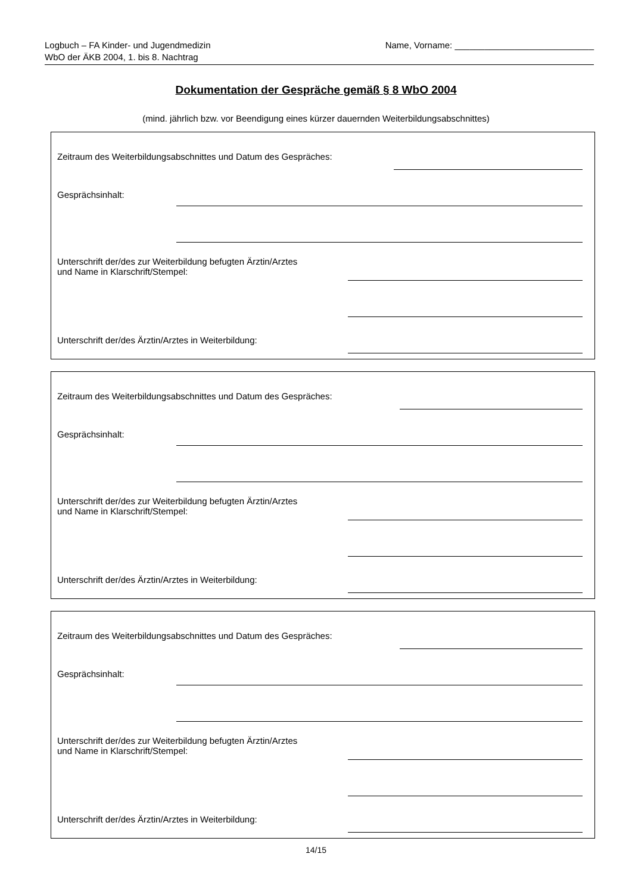Logbuch – FA Kinder- und Jugendmedizin
WbO der ÄKB 2004, 1. bis 8. Nachtrag
Name, Vorname: ____________________________
Dokumentation der Gespräche gemäß § 8 WbO 2004
(mind. jährlich bzw. vor Beendigung eines kürzer dauernden Weiterbildungsabschnittes)
Zeitraum des Weiterbildungsabschnittes und Datum des Gespräches:
Gesprächsinhalt:
Unterschrift der/des zur Weiterbildung befugten Ärztin/Arztes
und Name in Klarschrift/Stempel:
Unterschrift der/des Ärztin/Arztes in Weiterbildung:
Zeitraum des Weiterbildungsabschnittes und Datum des Gespräches:
Gesprächsinhalt:
Unterschrift der/des zur Weiterbildung befugten Ärztin/Arztes
und Name in Klarschrift/Stempel:
Unterschrift der/des Ärztin/Arztes in Weiterbildung:
Zeitraum des Weiterbildungsabschnittes und Datum des Gespräches:
Gesprächsinhalt:
Unterschrift der/des zur Weiterbildung befugten Ärztin/Arztes
und Name in Klarschrift/Stempel:
Unterschrift der/des Ärztin/Arztes in Weiterbildung:
14/15